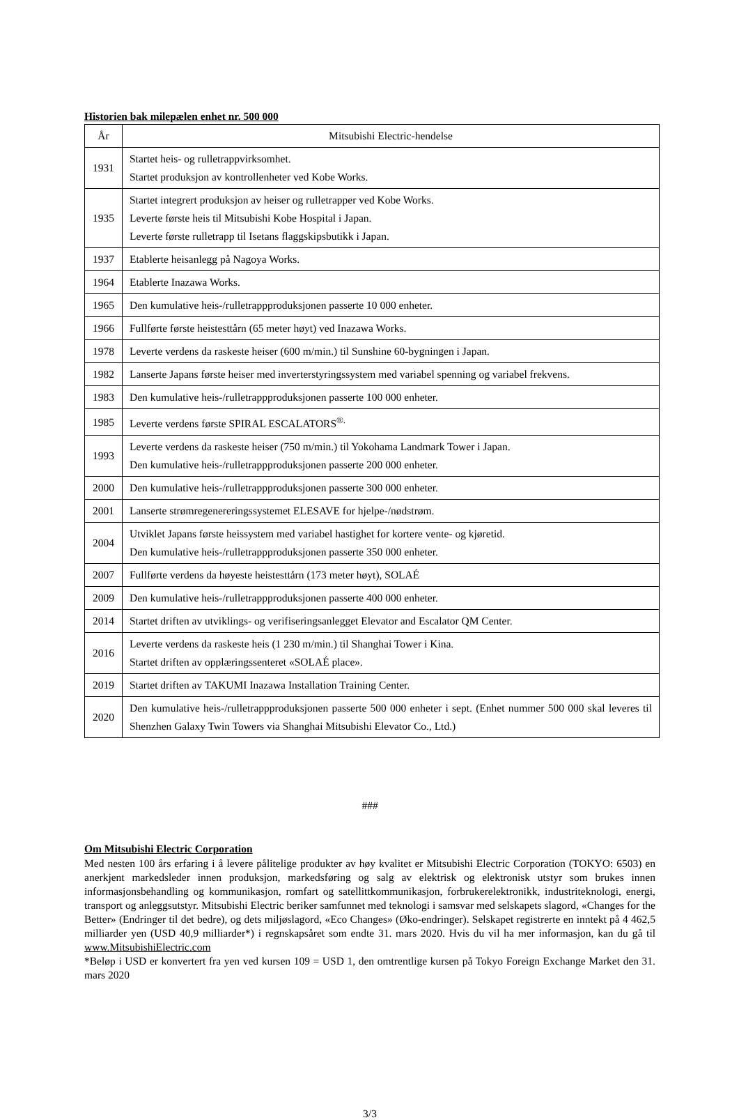Historien bak milepælen enhet nr. 500 000
| År | Mitsubishi Electric-hendelse |
| --- | --- |
| 1931 | Startet heis- og rulletrappvirksomhet. Startet produksjon av kontrollenheter ved Kobe Works. |
| 1935 | Startet integrert produksjon av heiser og rulletrapper ved Kobe Works. Leverte første heis til Mitsubishi Kobe Hospital i Japan. Leverte første rulletrapp til Isetans flaggskipsbutikk i Japan. |
| 1937 | Etablerte heisanlegg på Nagoya Works. |
| 1964 | Etablerte Inazawa Works. |
| 1965 | Den kumulative heis-/rulletrappproduksjonen passerte 10 000 enheter. |
| 1966 | Fullførte første heistesttårn (65 meter høyt) ved Inazawa Works. |
| 1978 | Leverte verdens da raskeste heiser (600 m/min.) til Sunshine 60-bygningen i Japan. |
| 1982 | Lanserte Japans første heiser med inverterstyringssystem med variabel spenning og variabel frekvens. |
| 1983 | Den kumulative heis-/rulletrappproduksjonen passerte 100 000 enheter. |
| 1985 | Leverte verdens første SPIRAL ESCALATORS<sup>®.</sup> |
| 1993 | Leverte verdens da raskeste heiser (750 m/min.) til Yokohama Landmark Tower i Japan. Den kumulative heis-/rulletrappproduksjonen passerte 200 000 enheter. |
| 2000 | Den kumulative heis-/rulletrappproduksjonen passerte 300 000 enheter. |
| 2001 | Lanserte strømregenereringssystemet ELESAVE for hjelpe-/nødstrøm. |
| 2004 | Utviklet Japans første heissystem med variabel hastighet for kortere vente- og kjøretid. Den kumulative heis-/rulletrappproduksjonen passerte 350 000 enheter. |
| 2007 | Fullførte verdens da høyeste heistesttårn (173 meter høyt), SOLAÉ |
| 2009 | Den kumulative heis-/rulletrappproduksjonen passerte 400 000 enheter. |
| 2014 | Startet driften av utviklings- og verifiseringsanlegget Elevator and Escalator QM Center. |
| 2016 | Leverte verdens da raskeste heis (1 230 m/min.) til Shanghai Tower i Kina. Startet driften av opplæringssenteret «SOLAÉ place». |
| 2019 | Startet driften av TAKUMI Inazawa Installation Training Center. |
| 2020 | Den kumulative heis-/rulletrappproduksjonen passerte 500 000 enheter i sept. (Enhet nummer 500 000 skal leveres til Shenzhen Galaxy Twin Towers via Shanghai Mitsubishi Elevator Co., Ltd.) |
###
Om Mitsubishi Electric Corporation
Med nesten 100 års erfaring i å levere pålitelige produkter av høy kvalitet er Mitsubishi Electric Corporation (TOKYO: 6503) en anerkjent markedsleder innen produksjon, markedsføring og salg av elektrisk og elektronisk utstyr som brukes innen informasjonsbehandling og kommunikasjon, romfart og satellittkommunikasjon, forbrukerelektronikk, industriteknologi, energi, transport og anleggsutstyr. Mitsubishi Electric beriker samfunnet med teknologi i samsvar med selskapets slagord, «Changes for the Better» (Endringer til det bedre), og dets miljøslagord, «Eco Changes» (Øko-endringer). Selskapet registrerte en inntekt på 4 462,5 milliarder yen (USD 40,9 milliarder*) i regnskapsåret som endte 31. mars 2020. Hvis du vil ha mer informasjon, kan du gå til www.MitsubishiElectric.com
*Beløp i USD er konvertert fra yen ved kursen 109 = USD 1, den omtrentlige kursen på Tokyo Foreign Exchange Market den 31. mars 2020
3/3